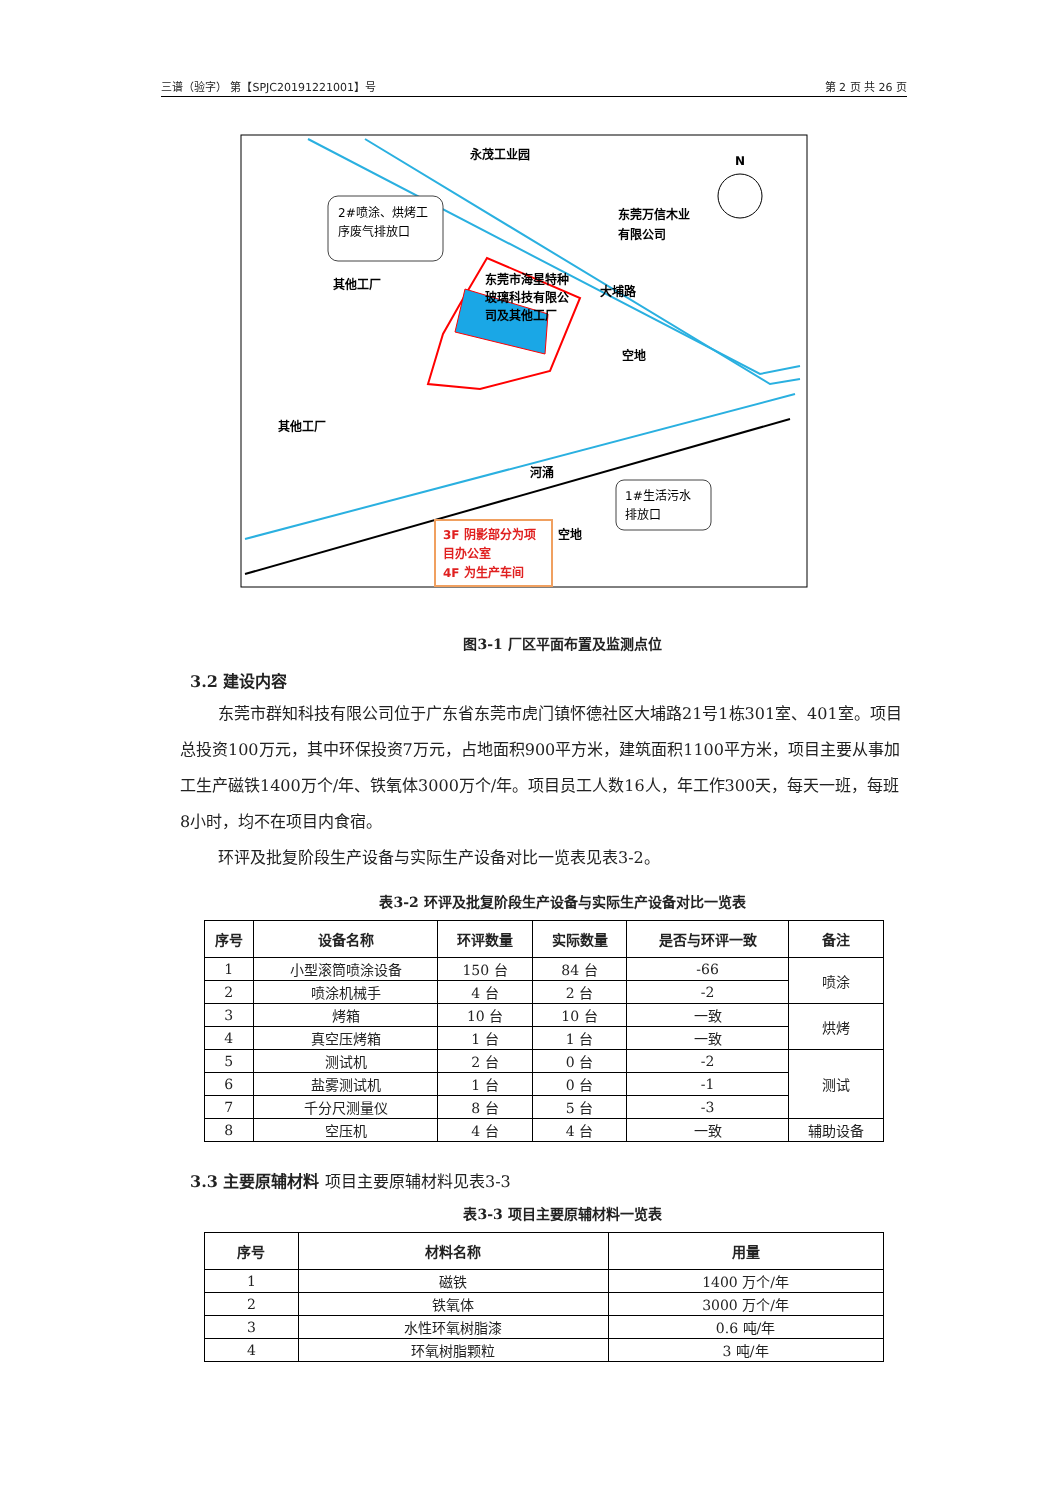三谱（验字） 第【SPJC20191221001】号 第 2 页 共 26 页
永茂工业园
东莞万信木业
有限公司
其他工厂
其他工厂
东莞市海星特种
玻璃科技有限公
司及其他工厂
大埔路
空地
河涌
空地
N
2#喷涂、烘烤工
序废气排放口
1#生活污水
排放口
3F 阴影部分为项
目办公室
4F 为生产车间
图3-1 厂区平面布置及监测点位
3.2 建设内容
东莞市群知科技有限公司位于广东省东莞市虎门镇怀德社区大埔路21号1栋301室、401室。项目总投资100万元，其中环保投资7万元，占地面积900平方米，建筑面积1100平方米，项目主要从事加工生产磁铁1400万个/年、铁氧体3000万个/年。项目员工人数16人，年工作300天，每天一班，每班8小时，均不在项目内食宿。
环评及批复阶段生产设备与实际生产设备对比一览表见表3-2。
表3-2 环评及批复阶段生产设备与实际生产设备对比一览表
| 序号 | 设备名称 | 环评数量 | 实际数量 | 是否与环评一致 | 备注 |
| --- | --- | --- | --- | --- | --- |
| 1 | 小型滚筒喷涂设备 | 150 台 | 84 台 | -66 | 喷涂 |
| 2 | 喷涂机械手 | 4 台 | 2 台 | -2 | |
| 3 | 烤箱 | 10 台 | 10 台 | 一致 | 烘烤 |
| 4 | 真空压烤箱 | 1 台 | 1 台 | 一致 | |
| 5 | 测试机 | 2 台 | 0 台 | -2 | 测试 |
| 6 | 盐雾测试机 | 1 台 | 0 台 | -1 | |
| 7 | 千分尺测量仪 | 8 台 | 5 台 | -3 | |
| 8 | 空压机 | 4 台 | 4 台 | 一致 | 辅助设备 |
3.3 主要原辅材料 项目主要原辅材料见表3-3
表3-3 项目主要原辅材料一览表
| 序号 | 材料名称 | 用量 |
| --- | --- | --- |
| 1 | 磁铁 | 1400 万个/年 |
| 2 | 铁氧体 | 3000 万个/年 |
| 3 | 水性环氧树脂漆 | 0.6 吨/年 |
| 4 | 环氧树脂颗粒 | 3 吨/年 |